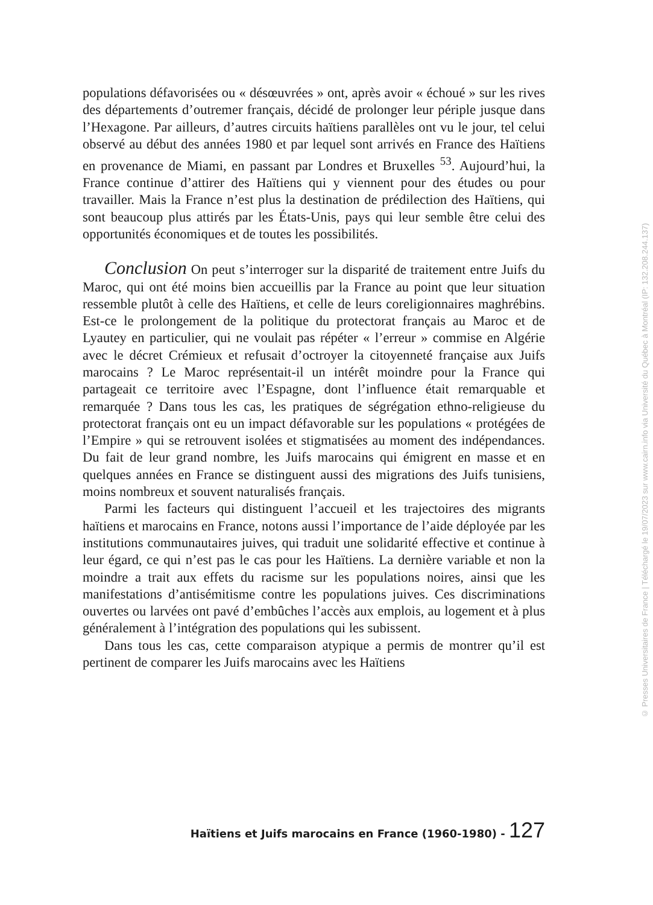populations défavorisées ou « désœuvrées » ont, après avoir « échoué » sur les rives des départements d’outremer français, décidé de prolonger leur périple jusque dans l’Hexagone. Par ailleurs, d’autres circuits haïtiens parallèles ont vu le jour, tel celui observé au début des années 1980 et par lequel sont arrivés en France des Haïtiens en provenance de Miami, en passant par Londres et Bruxelles <sup>53</sup>. Aujourd’hui, la France continue d’attirer des Haïtiens qui y viennent pour des études ou pour travailler. Mais la France n’est plus la destination de prédilection des Haïtiens, qui sont beaucoup plus attirés par les États-Unis, pays qui leur semble être celui des opportunités économiques et de toutes les possibilités.
Conclusion On peut s’interroger sur la disparité de traitement entre Juifs du Maroc, qui ont été moins bien accueillis par la France au point que leur situation ressemble plutôt à celle des Haïtiens, et celle de leurs coreligionnaires maghrébins. Est-ce le prolongement de la politique du protectorat français au Maroc et de Lyautey en particulier, qui ne voulait pas répéter « l’erreur » commise en Algérie avec le décret Crémieux et refusait d’octroyer la citoyenneté française aux Juifs marocains ? Le Maroc représentait-il un intérêt moindre pour la France qui partageait ce territoire avec l’Espagne, dont l’influence était remarquable et remarquée ? Dans tous les cas, les pratiques de ségrégation ethno-religieuse du protectorat français ont eu un impact défavorable sur les populations « protégées de l’Empire » qui se retrouvent isolées et stigmatisées au moment des indépendances. Du fait de leur grand nombre, les Juifs marocains qui émigrent en masse et en quelques années en France se distinguent aussi des migrations des Juifs tunisiens, moins nombreux et souvent naturalisés français.
Parmi les facteurs qui distinguent l’accueil et les trajectoires des migrants haïtiens et marocains en France, notons aussi l’importance de l’aide déployée par les institutions communautaires juives, qui traduit une solidarité effective et continue à leur égard, ce qui n’est pas le cas pour les Haïtiens. La dernière variable et non la moindre a trait aux effets du racisme sur les populations noires, ainsi que les manifestations d’antisémitisme contre les populations juives. Ces discriminations ouvertes ou larvées ont pavé d’embûches l’accès aux emplois, au logement et à plus généralement à l’intégration des populations qui les subissent.
Dans tous les cas, cette comparaison atypique a permis de montrer qu’il est pertinent de comparer les Juifs marocains avec les Haïtiens
Haïtiens et Juifs marocains en France (1960-1980) - 127
© Presses Universitaires de France | Téléchargé le 19/07/2023 sur www.cairn.info via Université du Québec à Montréal (IP: 132.208.244.137)